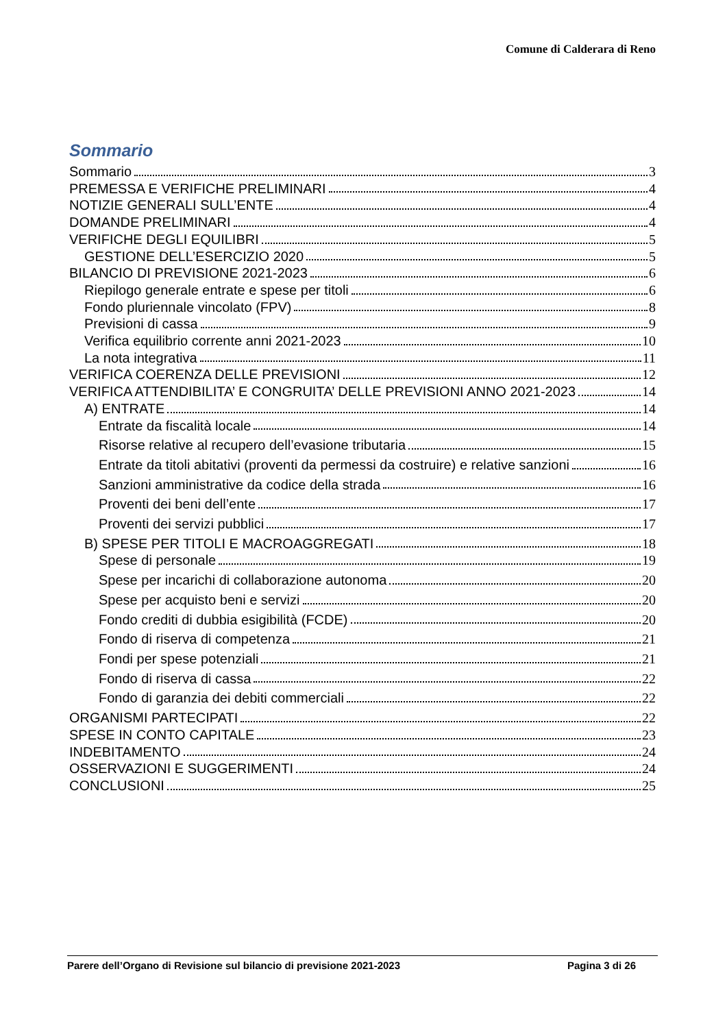Comune di Calderara di Reno
Sommario
Sommario 3
PREMESSA E VERIFICHE PRELIMINARI 4
NOTIZIE GENERALI SULL’ENTE 4
DOMANDE PRELIMINARI 4
VERIFICHE DEGLI EQUILIBRI 5
GESTIONE DELL’ESERCIZIO 2020 5
BILANCIO DI PREVISIONE 2021-2023 6
Riepilogo generale entrate e spese per titoli 6
Fondo pluriennale vincolato (FPV) 8
Previsioni di cassa 9
Verifica equilibrio corrente anni 2021-2023 10
La nota integrativa 11
VERIFICA COERENZA DELLE PREVISIONI 12
VERIFICA ATTENDIBILITA’ E CONGRUITA’ DELLE PREVISIONI ANNO 2021-2023 14
A) ENTRATE 14
Entrate da fiscalità locale 14
Risorse relative al recupero dell’evasione tributaria 15
Entrate da titoli abitativi (proventi da permessi da costruire) e relative sanzioni 16
Sanzioni amministrative da codice della strada 16
Proventi dei beni dell’ente 17
Proventi dei servizi pubblici 17
B) SPESE PER TITOLI E MACROAGGREGATI 18
Spese di personale 19
Spese per incarichi di collaborazione autonoma 20
Spese per acquisto beni e servizi 20
Fondo crediti di dubbia esigibilità (FCDE) 20
Fondo di riserva di competenza 21
Fondi per spese potenziali 21
Fondo di riserva di cassa 22
Fondo di garanzia dei debiti commerciali 22
ORGANISMI PARTECIPATI 22
SPESE IN CONTO CAPITALE 23
INDEBITAMENTO 24
OSSERVAZIONI E SUGGERIMENTI 24
CONCLUSIONI 25
Parere dell’Organo di Revisione sul bilancio di previsione 2021-2023 Pagina 3 di 26